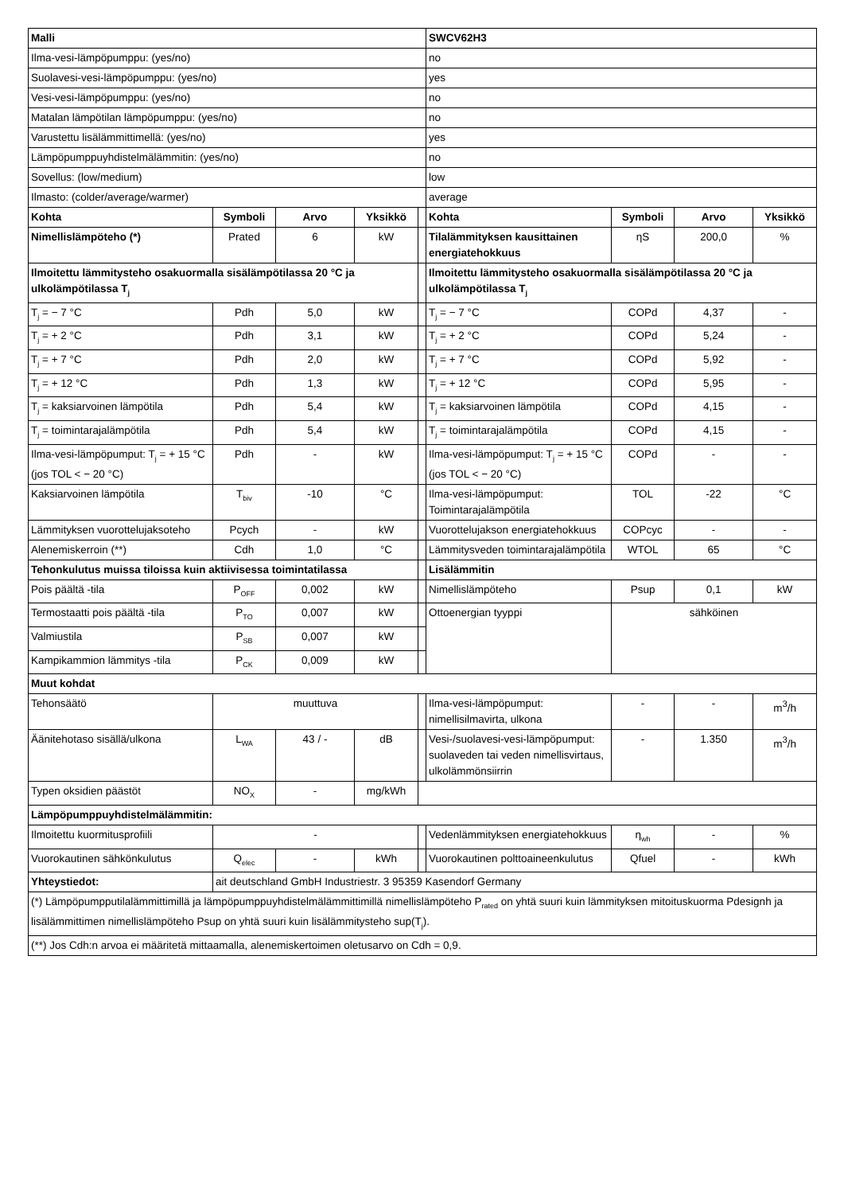| Malli | | | | | SWCV62H3 | | | |
| --- | --- | --- | --- | --- | --- | --- | --- | --- |
| Ilma-vesi-lämpöpumppu: (yes/no) | | | | | no | | | |
| Suolavesi-vesi-lämpöpumppu: (yes/no) | | | | | yes | | | |
| Vesi-vesi-lämpöpumppu: (yes/no) | | | | | no | | | |
| Matalan lämpötilan lämpöpumppu: (yes/no) | | | | | no | | | |
| Varustettu lisälämmittimellä: (yes/no) | | | | | yes | | | |
| Lämpöpumppuyhdistelmälämmitin: (yes/no) | | | | | no | | | |
| Sovellus: (low/medium) | | | | | low | | | |
| Ilmasto: (colder/average/warmer) | | | | | average | | | |
| Kohta | Symboli | Arvo | Yksikkö | | Kohta | Symboli | Arvo | Yksikkö |
| Nimellislämpöteho (*) | Prated | 6 | kW | | Tilalämmityksen kausittainen energiatehokkuus | ηS | 200,0 | % |
| Ilmoitettu lämmitysteho osakuormalla sisälämpötilassa 20 °C ja ulkolämpötilassa T<sub>j</sub> | | | | | Ilmoitettu lämmitysteho osakuormalla sisälämpötilassa 20 °C ja ulkolämpötilassa T<sub>j</sub> | | | |
| T<sub>j</sub> = − 7 °C | Pdh | 5,0 | kW | | T<sub>j</sub> = − 7 °C | COPd | 4,37 | - |
| T<sub>j</sub> = + 2 °C | Pdh | 3,1 | kW | | T<sub>j</sub> = + 2 °C | COPd | 5,24 | - |
| T<sub>j</sub> = + 7 °C | Pdh | 2,0 | kW | | T<sub>j</sub> = + 7 °C | COPd | 5,92 | - |
| T<sub>j</sub> = + 12 °C | Pdh | 1,3 | kW | | T<sub>j</sub> = + 12 °C | COPd | 5,95 | - |
| T<sub>j</sub> = kaksiarvoinen lämpötila | Pdh | 5,4 | kW | | T<sub>j</sub> = kaksiarvoinen lämpötila | COPd | 4,15 | - |
| T<sub>j</sub> = toimintarajalämpötila | Pdh | 5,4 | kW | | T<sub>j</sub> = toimintarajalämpötila | COPd | 4,15 | - |
| Ilma-vesi-lämpöpumput: T<sub>j</sub> = + 15 °C (jos TOL < − 20 °C) | Pdh | - | kW | | Ilma-vesi-lämpöpumput: T<sub>j</sub> = + 15 °C (jos TOL < − 20 °C) | COPd | - | - |
| Kaksiarvoinen lämpötila | T<sub>biv</sub> | -10 | °C | | Ilma-vesi-lämpöpumput: Toimintarajalämpötila | TOL | -22 | °C |
| Lämmityksen vuorottelujaksoteho | Pcych | - | kW | | Vuorottelujakson energiatehokkuus | COPcyc | - | - |
| Alenemiskerroin (**) | Cdh | 1,0 | °C | | Lämmitysveden toimintarajalämpötila | WTOL | 65 | °C |
| Tehonkulutus muissa tiloissa kuin aktiivisessa toimintatilassa | | | | | Lisälämmitin | | | |
| Pois päältä -tila | P<sub>OFF</sub> | 0,002 | kW | | Nimellislämpöteho | Psup | 0,1 | kW |
| Termostaatti pois päältä -tila | P<sub>TO</sub> | 0,007 | kW | | Ottoenergian tyyppi | sähköinen | | |
| Valmiustila | P<sub>SB</sub> | 0,007 | kW | | | | | |
| Kampikammion lämmitys -tila | P<sub>CK</sub> | 0,009 | kW | | | | | |
| Muut kohdat | | | | | | | | |
| Tehonsäätö | muuttuva | | | | Ilma-vesi-lämpöpumput: nimellisilmavirta, ulkona | - | - | m<sup>3</sup>/h |
| Äänitehotaso sisällä/ulkona | L<sub>WA</sub> | 43 / - | dB | | Vesi-/suolavesi-vesi-lämpöpumput: suolaveden tai veden nimellisvirtaus, ulkolämmönsiirrin | - | 1.350 | m<sup>3</sup>/h |
| Typen oksidien päästöt | NO<sub>X</sub> | - | mg/kWh | | | | | |
| Lämpöpumppuyhdistelmälämmitin: | | | | | | | | |
| Ilmoitettu kuormitusprofiili | - | | | | Vedenlämmityksen energiatehokkuus | η<sub>wh</sub> | - | % |
| Vuorokautinen sähkönkulutus | Q<sub>elec</sub> | - | kWh | | Vuorokautinen polttoaineenkulutus | Qfuel | - | kWh |
| Yhteystiedot: | ait deutschland GmbH Industriestr. 3 95359 Kasendorf Germany | | | | | | | |
| (*) Lämpöpumpputilalämmittimillä ja lämpöpumppuyhdistelmälämmittimillä nimellislämpöteho P<sub>rated</sub> on yhtä suuri kuin lämmityksen mitoituskuorma Pdesignh ja lisälämmittimen nimellislämpöteho Psup on yhtä suuri kuin lisälämmitysteho sup(T<sub>j</sub>). | | | | | | | | |
| (**) Jos Cdh:n arvoa ei määritetä mittaamalla, alenemiskertoimen oletusarvo on Cdh = 0,9. | | | | | | | | |